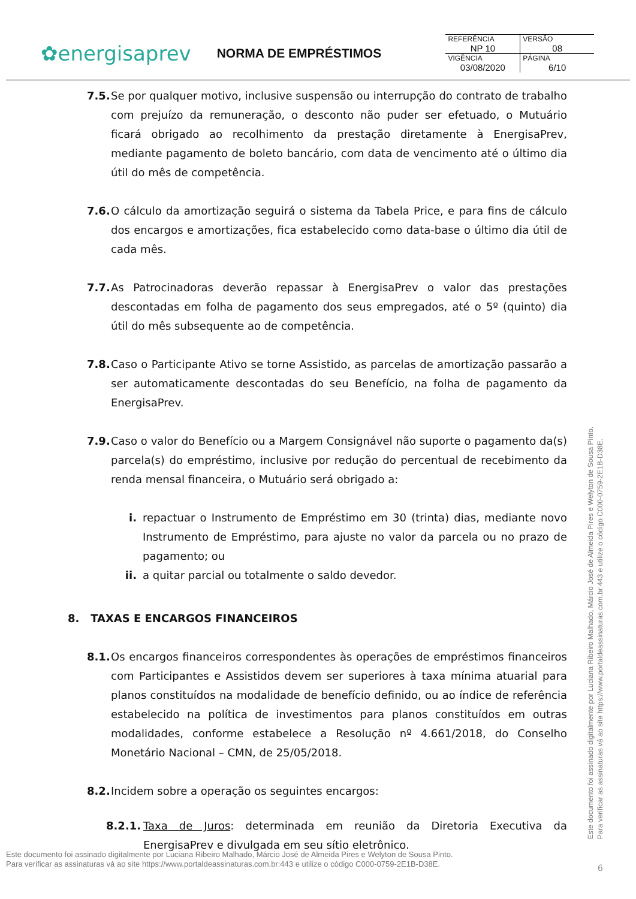✿energisaprev
NORMA DE EMPRÉSTIMOS
| REFERÊNCIA NP 10 | VERSÃO 08 |
| VIGÊNCIA 03/08/2020 | PÁGINA 6/10 |
7.5. Se por qualquer motivo, inclusive suspensão ou interrupção do contrato de trabalho com prejuízo da remuneração, o desconto não puder ser efetuado, o Mutuário ficará obrigado ao recolhimento da prestação diretamente à EnergisaPrev, mediante pagamento de boleto bancário, com data de vencimento até o último dia útil do mês de competência.
7.6. O cálculo da amortização seguirá o sistema da Tabela Price, e para fins de cálculo dos encargos e amortizações, fica estabelecido como data-base o último dia útil de cada mês.
7.7. As Patrocinadoras deverão repassar à EnergisaPrev o valor das prestações descontadas em folha de pagamento dos seus empregados, até o 5º (quinto) dia útil do mês subsequente ao de competência.
7.8. Caso o Participante Ativo se torne Assistido, as parcelas de amortização passarão a ser automaticamente descontadas do seu Benefício, na folha de pagamento da EnergisaPrev.
7.9. Caso o valor do Benefício ou a Margem Consignável não suporte o pagamento da(s) parcela(s) do empréstimo, inclusive por redução do percentual de recebimento da renda mensal financeira, o Mutuário será obrigado a:
i. repactuar o Instrumento de Empréstimo em 30 (trinta) dias, mediante novo Instrumento de Empréstimo, para ajuste no valor da parcela ou no prazo de pagamento; ou
ii. a quitar parcial ou totalmente o saldo devedor.
8. TAXAS E ENCARGOS FINANCEIROS
8.1. Os encargos financeiros correspondentes às operações de empréstimos financeiros com Participantes e Assistidos devem ser superiores à taxa mínima atuarial para planos constituídos na modalidade de benefício definido, ou ao índice de referência estabelecido na política de investimentos para planos constituídos em outras modalidades, conforme estabelece a Resolução nº 4.661/2018, do Conselho Monetário Nacional – CMN, de 25/05/2018.
8.2. Incidem sobre a operação os seguintes encargos:
8.2.1. Taxa de Juros: determinada em reunião da Diretoria Executiva da EnergisaPrev e divulgada em seu sítio eletrônico.
Este documento foi assinado digitalmente por Luciana Ribeiro Malhado, Márcio José de Almeida Pires e Welyton de Sousa Pinto.
Para verificar as assinaturas vá ao site https://www.portaldeassinaturas.com.br:443 e utilize o código C000-0759-2E1B-D38E.
Este documento foi assinado digitalmente por Luciana Ribeiro Malhado, Márcio José de Almeida Pires e Welyton de Sousa Pinto.
Para verificar as assinaturas vá ao site https://www.portaldeassinaturas.com.br:443 e utilize o código C000-0759-2E1B-D38E.
6